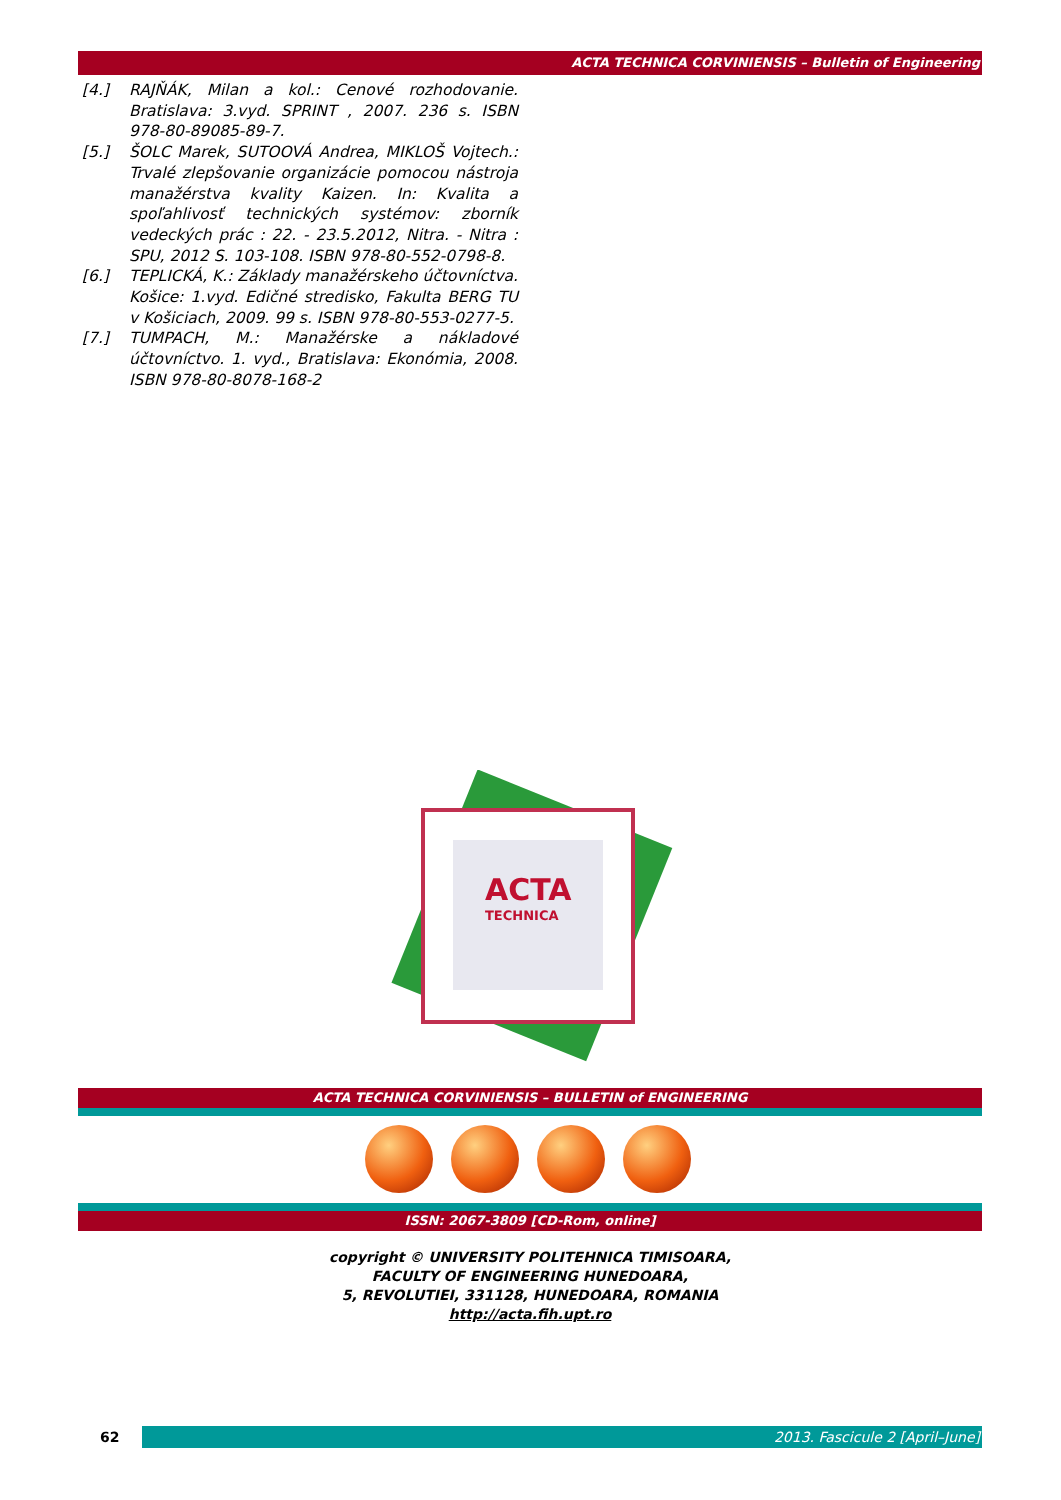ACTA TECHNICA CORVINIENSIS – Bulletin of Engineering
[4.] RAJŇÁK, Milan a kol.: Cenové rozhodovanie. Bratislava: 3.vyd. SPRINT , 2007. 236 s. ISBN 978-80-89085-89-7.
[5.] ŠOLC Marek, SUTOOVÁ Andrea, MIKLOŠ Vojtech.: Trvalé zlepšovanie organizácie pomocou nástroja manažérstva kvality Kaizen. In: Kvalita a spoľahlivosť technických systémov: zborník vedeckých prác : 22. - 23.5.2012, Nitra. - Nitra : SPU, 2012 S. 103-108. ISBN 978-80-552-0798-8.
[6.] TEPLICKÁ, K.: Základy manažérskeho účtovníctva. Košice: 1.vyd. Edičné stredisko, Fakulta BERG TU v Košiciach, 2009. 99 s. ISBN 978-80-553-0277-5.
[7.] TUMPACH, M.: Manažérske a nákladové účtovníctvo. 1. vyd., Bratislava: Ekonómia, 2008. ISBN 978-80-8078-168-2
ACTA
TECHNICA
ACTA TECHNICA CORVINIENSIS – BULLETIN of ENGINEERING
ISSN: 2067-3809 [CD-Rom, online]
copyright © UNIVERSITY POLITEHNICA TIMISOARA,
FACULTY OF ENGINEERING HUNEDOARA,
5, REVOLUTIEI, 331128, HUNEDOARA, ROMANIA
http://acta.fih.upt.ro
62
2013. Fascicule 2 [April–June]